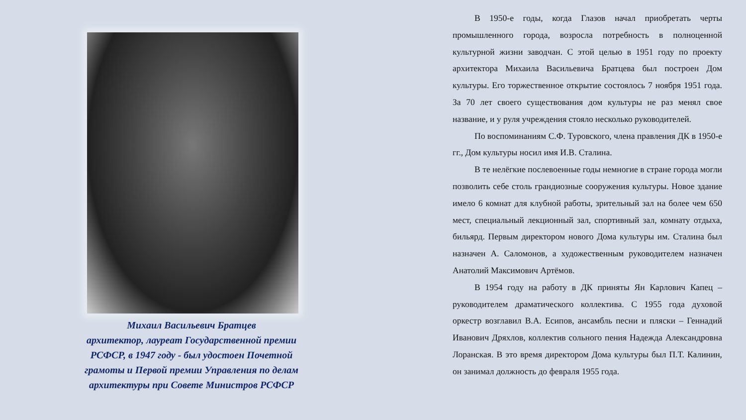Михаил Васильевич Братцев
архитектор, лауреат Государственной премии РСФСР, в 1947 году - был удостоен Почетной грамоты и Первой премии Управления по делам архитектуры при Совете Министров РСФСР
В 1950-е годы, когда Глазов начал приобретать черты промышленного города, возросла потребность в полноценной культурной жизни заводчан. С этой целью в 1951 году по проекту архитектора Михаила Васильевича Братцева был построен Дом культуры. Его торжественное открытие состоялось 7 ноября 1951 года. За 70 лет своего существования дом культуры не раз менял свое название, и у руля учреждения стояло несколько руководителей.
По воспоминаниям С.Ф. Туровского, члена правления ДК в 1950-е гг., Дом культуры носил имя И.В. Сталина.
В те нелёгкие послевоенные годы немногие в стране города могли позволить себе столь грандиозные сооружения культуры. Новое здание имело 6 комнат для клубной работы, зрительный зал на более чем 650 мест, специальный лекционный зал, спортивный зал, комнату отдыха, бильярд. Первым директором нового Дома культуры им. Сталина был назначен А. Саломонов, а художественным руководителем назначен Анатолий Максимович Артёмов.
В 1954 году на работу в ДК приняты Ян Карлович Капец – руководителем драматического коллектива. С 1955 года духовой оркестр возглавил В.А. Есипов, ансамбль песни и пляски – Геннадий Иванович Дряхлов, коллектив сольного пения Надежда Александровна Лоранская. В это время директором Дома культуры был П.Т. Калинин, он занимал должность до февраля 1955 года.